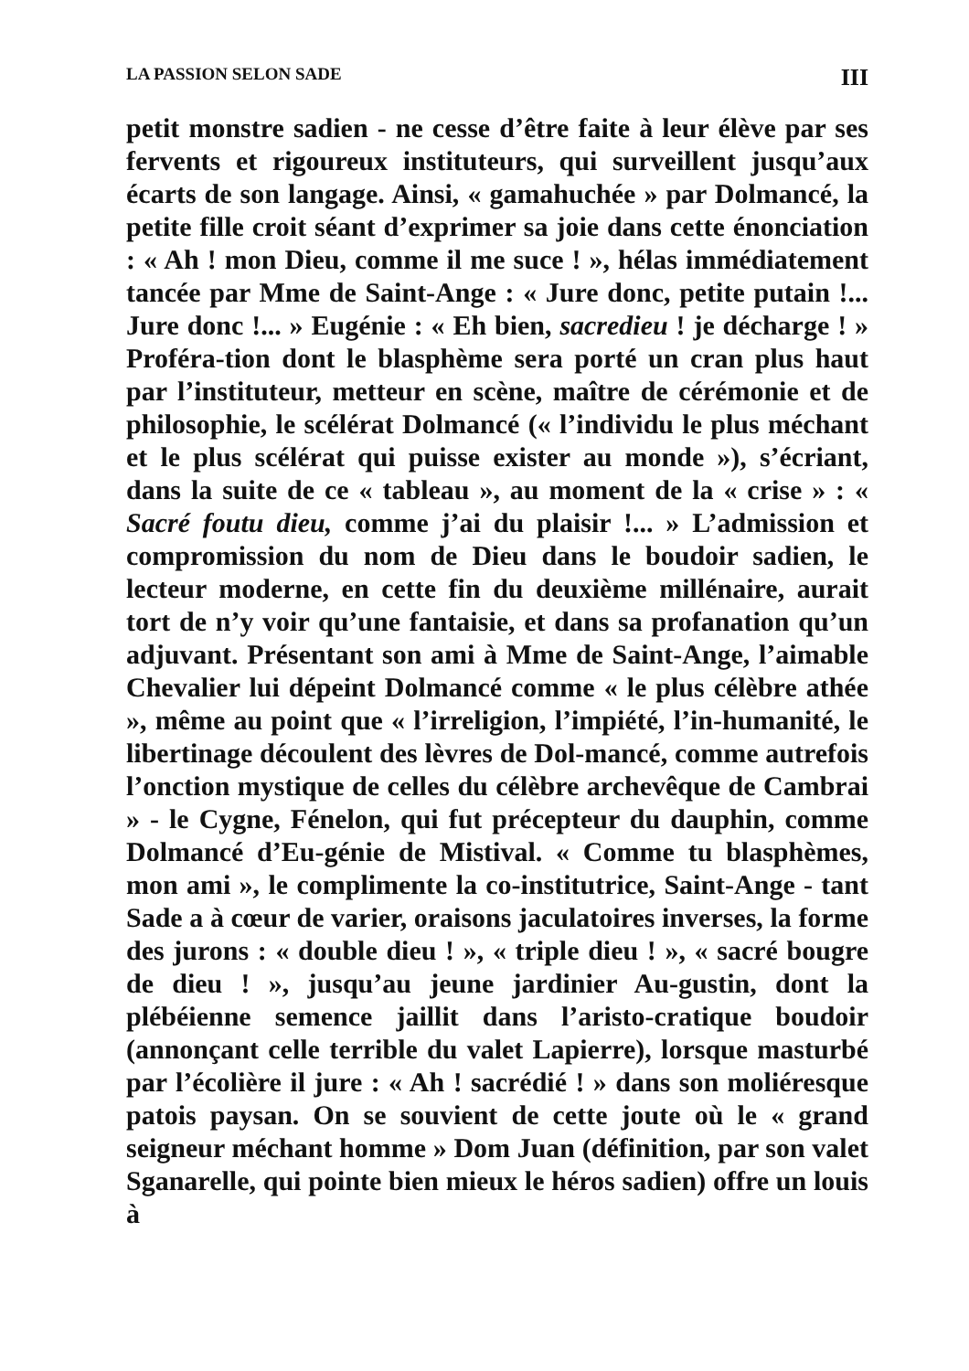LA PASSION SELON SADE III
petit monstre sadien - ne cesse d’être faite à leur élève par ses fervents et rigoureux instituteurs, qui surveillent jusqu’aux écarts de son langage. Ainsi, « gamahuchée » par Dolmancé, la petite fille croit séant d’exprimer sa joie dans cette énonciation : « Ah ! mon Dieu, comme il me suce ! », hélas immédiatement tancée par Mme de Saint-Ange : « Jure donc, petite putain !... Jure donc !... » Eugénie : « Eh bien, sacredieu ! je décharge ! » Proféra-tion dont le blasphème sera porté un cran plus haut par l’instituteur, metteur en scène, maître de cérémonie et de philosophie, le scélérat Dolmancé (« l’individu le plus méchant et le plus scélérat qui puisse exister au monde »), s’écriant, dans la suite de ce « tableau », au moment de la « crise » : « Sacré foutu dieu, comme j’ai du plaisir !... » L’admission et compromission du nom de Dieu dans le boudoir sadien, le lecteur moderne, en cette fin du deuxième millénaire, aurait tort de n’y voir qu’une fantaisie, et dans sa profanation qu’un adjuvant. Présentant son ami à Mme de Saint-Ange, l’aimable Chevalier lui dépeint Dolmancé comme « le plus célèbre athée », même au point que « l’irreligion, l’impiété, l’in-humanité, le libertinage découlent des lèvres de Dol-mancé, comme autrefois l’onction mystique de celles du célèbre archevêque de Cambrai » - le Cygne, Fénelon, qui fut précepteur du dauphin, comme Dolmancé d’Eu-génie de Mistival. « Comme tu blasphèmes, mon ami », le complimente la co-institutrice, Saint-Ange - tant Sade a à cœur de varier, oraisons jaculatoires inverses, la forme des jurons : « double dieu ! », « triple dieu ! », « sacré bougre de dieu ! », jusqu’au jeune jardinier Au-gustin, dont la plébéienne semence jaillit dans l’aristo-cratique boudoir (annonçant celle terrible du valet Lapierre), lorsque masturbé par l’écolière il jure : « Ah ! sacrédié ! » dans son moliéresque patois paysan. On se souvient de cette joute où le « grand seigneur méchant homme » Dom Juan (définition, par son valet Sganarelle, qui pointe bien mieux le héros sadien) offre un louis à